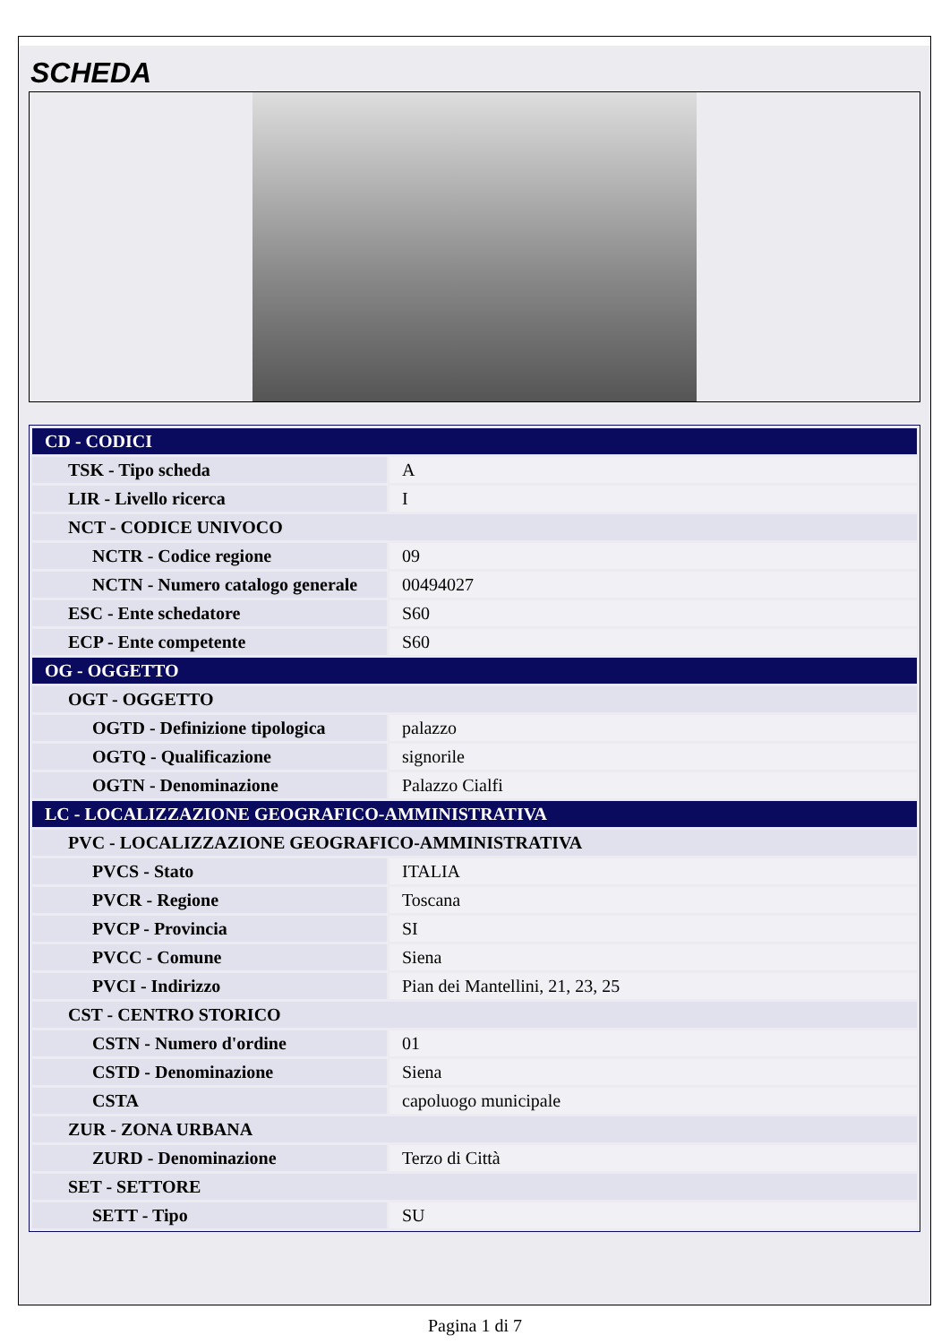SCHEDA
| CD - CODICI | |
| TSK - Tipo scheda | A |
| LIR - Livello ricerca | I |
| NCT - CODICE UNIVOCO | |
| NCTR - Codice regione | 09 |
| NCTN - Numero catalogo generale | 00494027 |
| ESC - Ente schedatore | S60 |
| ECP - Ente competente | S60 |
| OG - OGGETTO | |
| OGT - OGGETTO | |
| OGTD - Definizione tipologica | palazzo |
| OGTQ - Qualificazione | signorile |
| OGTN - Denominazione | Palazzo Cialfi |
| LC - LOCALIZZAZIONE GEOGRAFICO-AMMINISTRATIVA | |
| PVC - LOCALIZZAZIONE GEOGRAFICO-AMMINISTRATIVA | |
| PVCS - Stato | ITALIA |
| PVCR - Regione | Toscana |
| PVCP - Provincia | SI |
| PVCC - Comune | Siena |
| PVCI - Indirizzo | Pian dei Mantellini, 21, 23, 25 |
| CST - CENTRO STORICO | |
| CSTN - Numero d'ordine | 01 |
| CSTD - Denominazione | Siena |
| CSTA | capoluogo municipale |
| ZUR - ZONA URBANA | |
| ZURD - Denominazione | Terzo di Città |
| SET - SETTORE | |
| SETT - Tipo | SU |
Pagina 1 di 7